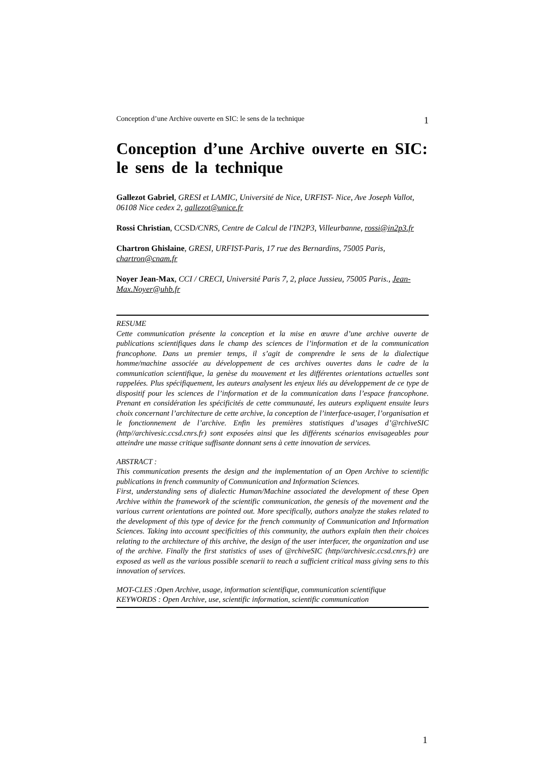Conception d’une Archive ouverte en SIC: le sens de la technique 1
Conception d’une Archive ouverte en SIC: le sens de la technique
Gallezot Gabriel, GRESI et LAMIC, Université de Nice, URFIST- Nice, Ave Joseph Vallot, 06108 Nice cedex 2, gallezot@unice.fr
Rossi Christian, CCSD/CNRS, Centre de Calcul de l'IN2P3, Villeurbanne, rossi@in2p3.fr
Chartron Ghislaine, GRESI, URFIST-Paris, 17 rue des Bernardins, 75005 Paris, chartron@cnam.fr
Noyer Jean-Max, CCI / CRECI, Université Paris 7, 2, place Jussieu, 75005 Paris., Jean-Max.Noyer@uhb.fr
RESUME
Cette communication présente la conception et la mise en œuvre d’une archive ouverte de publications scientifiques dans le champ des sciences de l’information et de la communication francophone. Dans un premier temps, il s’agit de comprendre le sens de la dialectique homme/machine associée au développement de ces archives ouvertes dans le cadre de la communication scientifique, la genèse du mouvement et les différentes orientations actuelles sont rappelées. Plus spécifiquement, les auteurs analysent les enjeux liés au développement de ce type de dispositif pour les sciences de l’information et de la communication dans l’espace francophone. Prenant en considération les spécificités de cette communauté, les auteurs expliquent ensuite leurs choix concernant l’architecture de cette archive, la conception de l’interface-usager, l’organisation et le fonctionnement de l’archive. Enfin les premières statistiques d’usages d’@rchiveSIC (http//archivesic.ccsd.cnrs.fr) sont exposées ainsi que les différents scénarios envisageables pour atteindre une masse critique suffisante donnant sens à cette innovation de services.
ABSTRACT :
This communication presents the design and the implementation of an Open Archive to scientific publications in french community of Communication and Information Sciences.
First, understanding sens of dialectic Human/Machine associated the development of these Open Archive within the framework of the scientific communication, the genesis of the movement and the various current orientations are pointed out. More specifically, authors analyze the stakes related to the development of this type of device for the french community of Communication and Information Sciences. Taking into account specificities of this community, the authors explain then their choices relating to the architecture of this archive, the design of the user interfacer, the organization and use of the archive. Finally the first statistics of uses of @rchiveSIC (http//archivesic.ccsd.cnrs.fr) are exposed as well as the various possible scenarii to reach a sufficient critical mass giving sens to this innovation of services.
MOT-CLES :Open Archive, usage, information scientifique, communication scientifique
KEYWORDS : Open Archive, use, scientific information, scientific communication
1